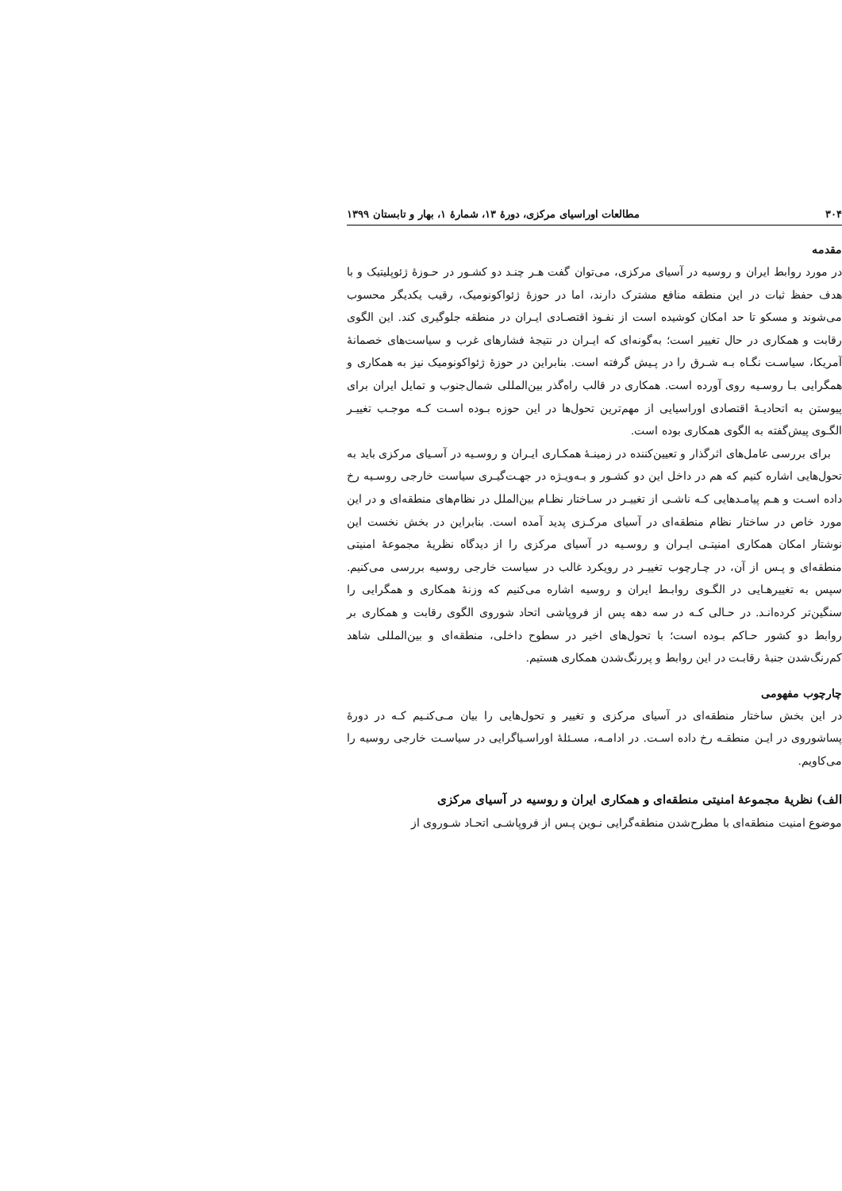۳۰۴ مطالعات اوراسیای مرکزی، دورهٔ ۱۳، شمارهٔ ۱، بهار و تابستان ۱۳۹۹
مقدمه
در مورد روابط ایران و روسیه در آسیای مرکزی، می‌توان گفت هـر چنـد دو کشـور در حـوزهٔ ژئوپلیتیک و با هدف حفظ ثبات در این منطقه منافع مشترک دارند، اما در حوزهٔ ژئواکونومیک، رقیب یکدیگر محسوب می‌شوند و مسکو تا حد امکان کوشیده است از نفـوذ اقتصـادی ایـران در منطقه جلوگیری کند. این الگوی رقابت و همکاری در حال تغییر است؛ به‌گونه‌ای که ایـران در نتیجهٔ فشارهای غرب و سیاست‌های خصمانهٔ آمریکا، سیاسـت نگـاه بـه شـرق را در پـیش گرفته است. بنابراین در حوزهٔ ژئواکونومیک نیز به همکاری و همگرایی بـا روسـیه روی آورده است. همکاری در قالب راه‌گذر بین‌المللی شمال‌جنوب و تمایل ایران برای پیوستن به اتحادیـهٔ اقتصادی اوراسیایی از مهم‌ترین تحول‌ها در این حوزه بـوده اسـت کـه موجـب تغییـر الگـوی پیش‌گفته به الگوی همکاری بوده است.
برای بررسی عامل‌های اثرگذار و تعیین‌کننده در زمینـهٔ همکـاری ایـران و روسـیه در آسـیای مرکزی باید به تحول‌هایی اشاره کنیم که هم در داخل این دو کشـور و بـه‌ویـژه در جهـت‌گیـری سیاست خارجی روسـیه رخ داده اسـت و هـم پیامـدهایی کـه ناشـی از تغییـر در سـاختار نظـام بین‌الملل در نظام‌های منطقه‌ای و در این مورد خاص در ساختار نظام منطقه‌ای در آسیای مرکـزی پدید آمده است. بنابراین در بخش نخست این نوشتار امکان همکاری امنیتـی ایـران و روسـیه در آسیای مرکزی را از دیدگاه نظریهٔ مجموعهٔ امنیتی منطقه‌ای و پـس از آن، در چـارچوب تغییـر در رویکرد غالب در سیاست خارجی روسیه بررسی می‌کنیم. سپس به تغییرهـایی در الگـوی روابـط ایران و روسیه اشاره می‌کنیم که وزنهٔ همکاری و همگرایی را سنگین‌تر کرده‌انـد. در حـالی کـه در سه دهه پس از فروپاشی اتحاد شوروی الگوی رقابت و همکاری بر روابط دو کشور حـاکم بـوده است؛ با تحول‌های اخیر در سطوح داخلی، منطقه‌ای و بین‌المللی شاهد کم‌رنگ‌شدن جنبهٔ رقابـت در این روابط و پررنگ‌شدن همکاری هستیم.
چارچوب مفهومی
در این بخش ساختار منطقه‌ای در آسیای مرکزی و تغییر و تحول‌هایی را بیان مـی‌کنـیم کـه در دورهٔ پساشوروی در ایـن منطقـه رخ داده اسـت. در ادامـه، مسـئلهٔ اوراسـیاگرایی در سیاسـت خارجی روسیه را می‌کاویم.
الف) نظریهٔ مجموعهٔ امنیتی منطقه‌ای و همکاری ایران و روسیه در آسیای مرکزی
موضوع امنیت منطقه‌ای با مطرح‌شدن منطقه‌گرایی نـوین پـس از فروپاشـی اتحـاد شـوروی از